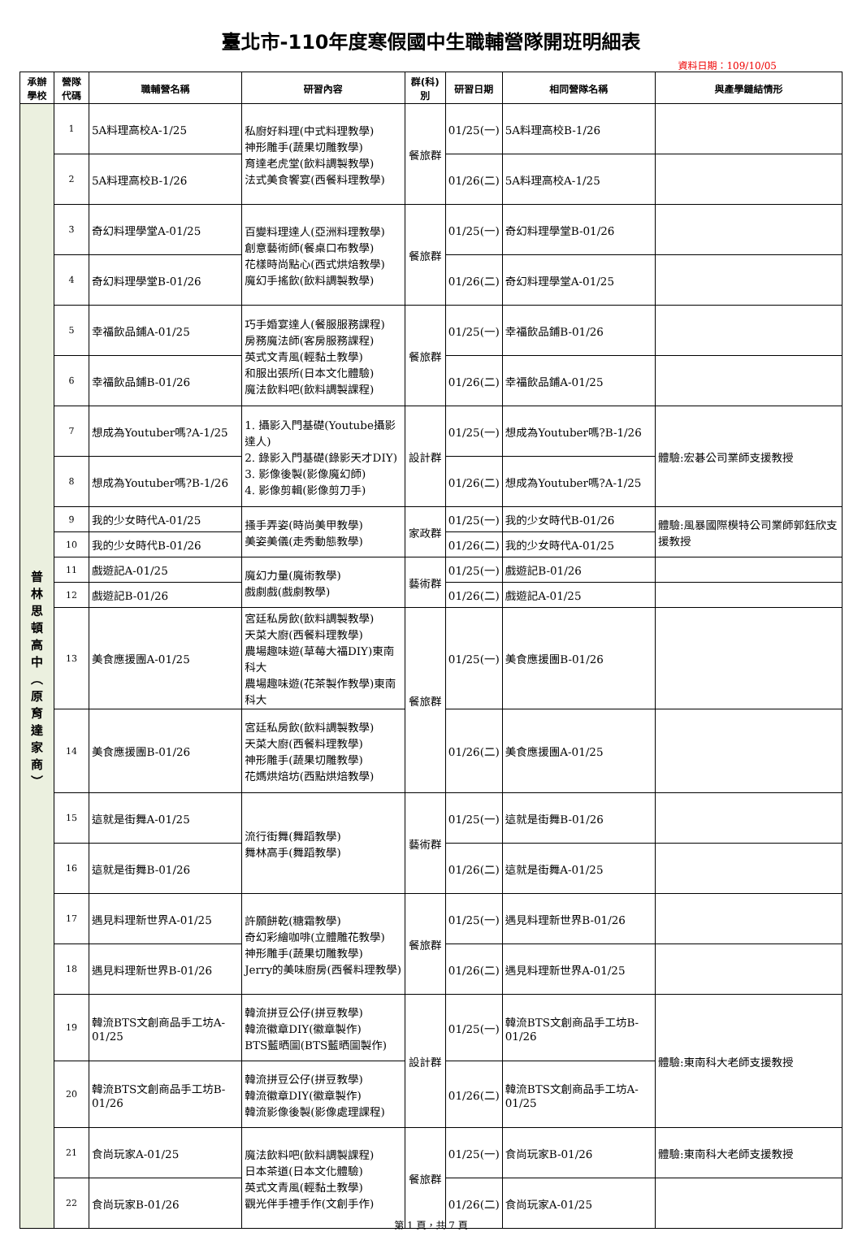臺北市-110年度寒假國中生職輔營隊開班明細表
資料日期：109/10/05
| 承辦 學校 | 營隊 代碼 | 職輔營名稱 | 研習內容 | 群(科)別 | 研習日期 | 相同營隊名稱 | 與產學鏈結情形 |
| --- | --- | --- | --- | --- | --- | --- | --- |
| 普 林 思 頓 高 中 ︵ 原 育 達 家 商 ︶ | 1 | 5A料理高校A-1/25 | 私廚好料理(中式料理教學) 神形雕手(蔬果切雕教學) 育達老虎堂(飲料調製教學) 法式美食饗宴(西餐料理教學) | 餐旅群 | 01/25(一) | 5A料理高校B-1/26 | |
| | 2 | 5A料理高校B-1/26 | | | 01/26(二) | 5A料理高校A-1/25 | |
| | 3 | 奇幻料理學堂A-01/25 | 百變料理達人(亞洲料理教學) 創意藝術師(餐桌口布教學) 花樣時尚點心(西式烘焙教學) 魔幻手搖飲(飲料調製教學) | 餐旅群 | 01/25(一) | 奇幻料理學堂B-01/26 | |
| | 4 | 奇幻料理學堂B-01/26 | | | 01/26(二) | 奇幻料理學堂A-01/25 | |
| | 5 | 幸福飲品鋪A-01/25 | 巧手婚宴達人(餐服服務課程) 房務魔法師(客房服務課程) 英式文青風(輕黏土教學) 和服出張所(日本文化體驗) 魔法飲料吧(飲料調製課程) | 餐旅群 | 01/25(一) | 幸福飲品鋪B-01/26 | |
| | 6 | 幸福飲品鋪B-01/26 | | | 01/26(二) | 幸福飲品鋪A-01/25 | |
| | 7 | 想成為Youtuber嗎?A-1/25 | 1. 攝影入門基礎(Youtube攝影達人) 2. 錄影入門基礎(錄影天才DIY) 3. 影像後製(影像魔幻師) 4. 影像剪輯(影像剪刀手) | 設計群 | 01/25(一) | 想成為Youtuber嗎?B-1/26 | 體驗:宏碁公司業師支援教授 |
| | 8 | 想成為Youtuber嗎?B-1/26 | | | 01/26(二) | 想成為Youtuber嗎?A-1/25 | |
| | 9 | 我的少女時代A-01/25 | 搔手弄姿(時尚美甲教學) 美姿美儀(走秀動態教學) | 家政群 | 01/25(一) | 我的少女時代B-01/26 | 體驗:風暴國際模特公司業師郭鈺欣支援教授 |
| | 10 | 我的少女時代B-01/26 | | | 01/26(二) | 我的少女時代A-01/25 | |
| | 11 | 戲遊記A-01/25 | 魔幻力量(魔術教學) 戲劇戲(戲劇教學) | 藝術群 | 01/25(一) | 戲遊記B-01/26 | |
| | 12 | 戲遊記B-01/26 | | | 01/26(二) | 戲遊記A-01/25 | |
| | 13 | 美食應援團A-01/25 | 宮廷私房飲(飲料調製教學) 天菜大廚(西餐料理教學) 農場趣味遊(草莓大福DIY)東南科大 農場趣味遊(花茶製作教學)東南科大 | 餐旅群 | 01/25(一) | 美食應援團B-01/26 | |
| | 14 | 美食應援團B-01/26 | 宮廷私房飲(飲料調製教學) 天菜大廚(西餐料理教學) 神形雕手(蔬果切雕教學) 花媽烘焙坊(西點烘焙教學) | | 01/26(二) | 美食應援團A-01/25 | |
| | 15 | 這就是街舞A-01/25 | 流行街舞(舞蹈教學) 舞林高手(舞蹈教學) | 藝術群 | 01/25(一) | 這就是街舞B-01/26 | |
| | 16 | 這就是街舞B-01/26 | | | 01/26(二) | 這就是街舞A-01/25 | |
| | 17 | 遇見料理新世界A-01/25 | 許願餅乾(糖霜教學) 奇幻彩繪咖啡(立體雕花教學) 神形雕手(蔬果切雕教學) Jerry的美味廚房(西餐料理教學) | 餐旅群 | 01/25(一) | 遇見料理新世界B-01/26 | |
| | 18 | 遇見料理新世界B-01/26 | | | 01/26(二) | 遇見料理新世界A-01/25 | |
| | 19 | 韓流BTS文創商品手工坊A-01/25 | 韓流拼豆公仔(拼豆教學) 韓流徽章DIY(徽章製作) BTS藍晒圖(BTS藍晒圖製作) | 設計群 | 01/25(一) | 韓流BTS文創商品手工坊B-01/26 | 體驗:東南科大老師支援教授 |
| | 20 | 韓流BTS文創商品手工坊B-01/26 | 韓流拼豆公仔(拼豆教學) 韓流徽章DIY(徽章製作) 韓流影像後製(影像處理課程) | | 01/26(二) | 韓流BTS文創商品手工坊A-01/25 | |
| | 21 | 食尚玩家A-01/25 | 魔法飲料吧(飲料調製課程) 日本茶道(日本文化體驗) 英式文青風(輕黏土教學) 觀光伴手禮手作(文創手作) | 餐旅群 | 01/25(一) | 食尚玩家B-01/26 | 體驗:東南科大老師支援教授 |
| | 22 | 食尚玩家B-01/26 | | | 01/26(二) | 食尚玩家A-01/25 | |
第 1 頁，共 7 頁